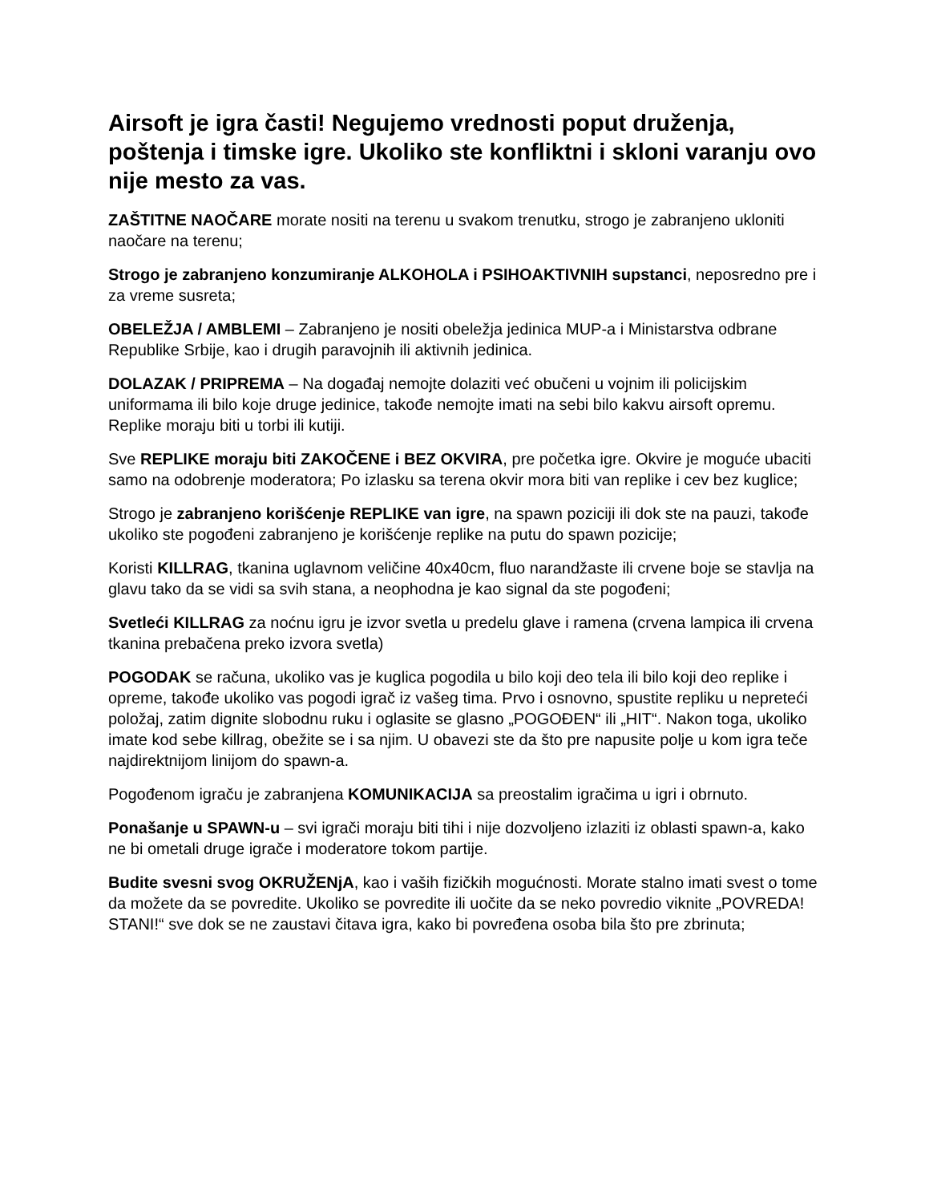Airsoft je igra časti! Negujemo vrednosti poput druženja, poštenja i timske igre. Ukoliko ste konfliktni i skloni varanju ovo nije mesto za vas.
ZAŠTITNE NAOČARE morate nositi na terenu u svakom trenutku, strogo je zabranjeno ukloniti naočare na terenu;
Strogo je zabranjeno konzumiranje ALKOHOLA i PSIHOAKTIVNIH supstanci, neposredno pre i za vreme susreta;
OBELEŽJA / AMBLEMI – Zabranjeno je nositi obeležja jedinica MUP-a i Ministarstva odbrane Republike Srbije, kao i drugih paravojnih ili aktivnih jedinica.
DOLAZAK / PRIPREMA – Na događaj nemojte dolaziti već obučeni u vojnim ili policijskim uniformama ili bilo koje druge jedinice, takođe nemojte imati na sebi bilo kakvu airsoft opremu. Replike moraju biti u torbi ili kutiji.
Sve REPLIKE moraju biti ZAKOČENE i BEZ OKVIRA, pre početka igre. Okvire je moguće ubaciti samo na odobrenje moderatora; Po izlasku sa terena okvir mora biti van replike i cev bez kuglice;
Strogo je zabranjeno korišćenje REPLIKE van igre, na spawn poziciji ili dok ste na pauzi, takođe ukoliko ste pogođeni zabranjeno je korišćenje replike na putu do spawn pozicije;
Koristi KILLRAG, tkanina uglavnom veličine 40x40cm, fluo narandžaste ili crvene boje se stavlja na glavu tako da se vidi sa svih stana, a neophodna je kao signal da ste pogođeni;
Svetleći KILLRAG za noćnu igru je izvor svetla u predelu glave i ramena (crvena lampica ili crvena tkanina prebačena preko izvora svetla)
POGODAK se računa, ukoliko vas je kuglica pogodila u bilo koji deo tela ili bilo koji deo replike i opreme, takođe ukoliko vas pogodi igrač iz vašeg tima. Prvo i osnovno, spustite repliku u nepreteći položaj, zatim dignite slobodnu ruku i oglasite se glasno „POGOĐEN“ ili „HIT“. Nakon toga, ukoliko imate kod sebe killrag, obežite se i sa njim. U obavezi ste da što pre napusite polje u kom igra teče najdirektnijom linijom do spawn-a.
Pogođenom igraču je zabranjena KOMUNIKACIJA sa preostalim igračima u igri i obrnuto.
Ponašanje u SPAWN-u – svi igrači moraju biti tihi i nije dozvoljeno izlaziti iz oblasti spawn-a, kako ne bi ometali druge igrače i moderatore tokom partije.
Budite svesni svog OKRUŽENjA, kao i vaših fizičkih mogućnosti. Morate stalno imati svest o tome da možete da se povredite. Ukoliko se povredite ili uočite da se neko povredio viknite „POVREDA! STANI!“ sve dok se ne zaustavi čitava igra, kako bi povređena osoba bila što pre zbrinuta;